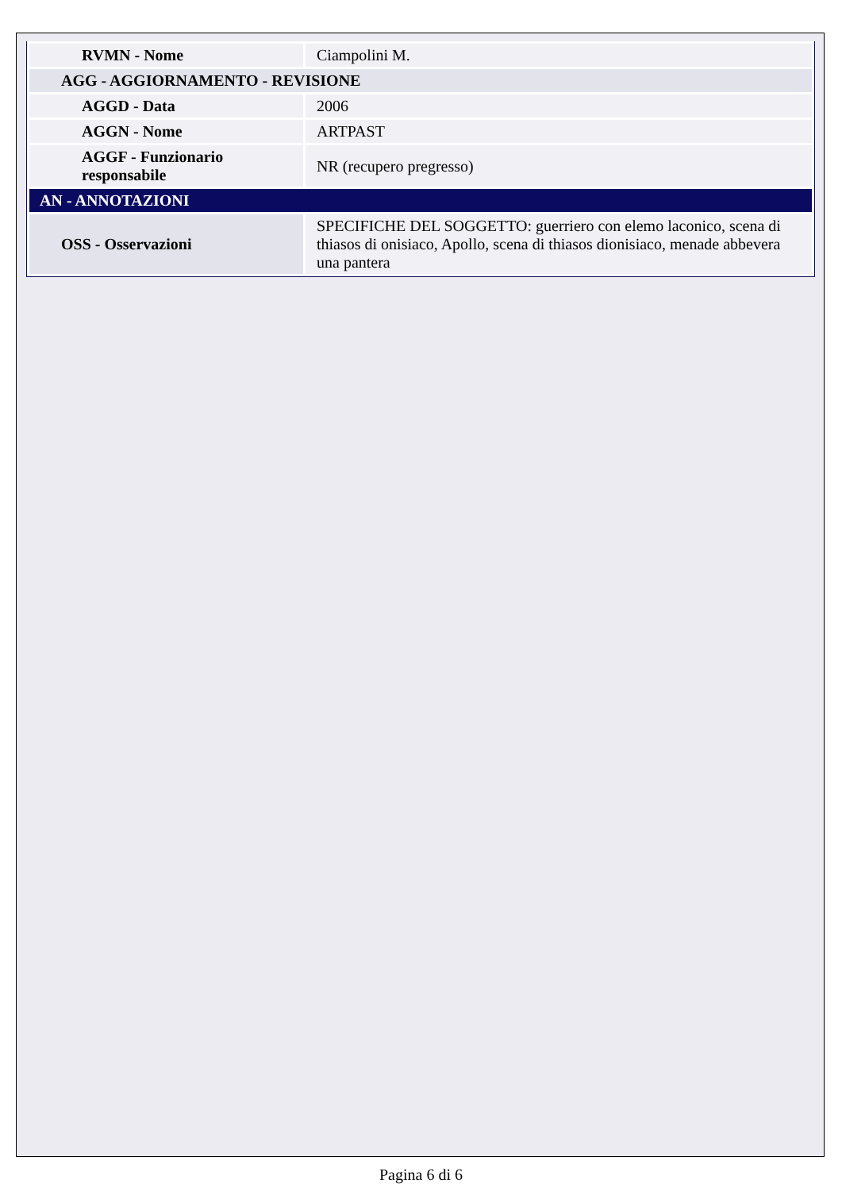| RVMN - Nome | Ciampolini M. |
| AGG - AGGIORNAMENTO - REVISIONE | |
| AGGD - Data | 2006 |
| AGGN - Nome | ARTPAST |
| AGGF - Funzionario responsabile | NR (recupero pregresso) |
| AN - ANNOTAZIONI | |
| OSS - Osservazioni | SPECIFICHE DEL SOGGETTO: guerriero con elemo laconico, scena di thiasos di onisiaco, Apollo, scena di thiasos dionisiaco, menade abbevera una pantera |
Pagina 6 di 6